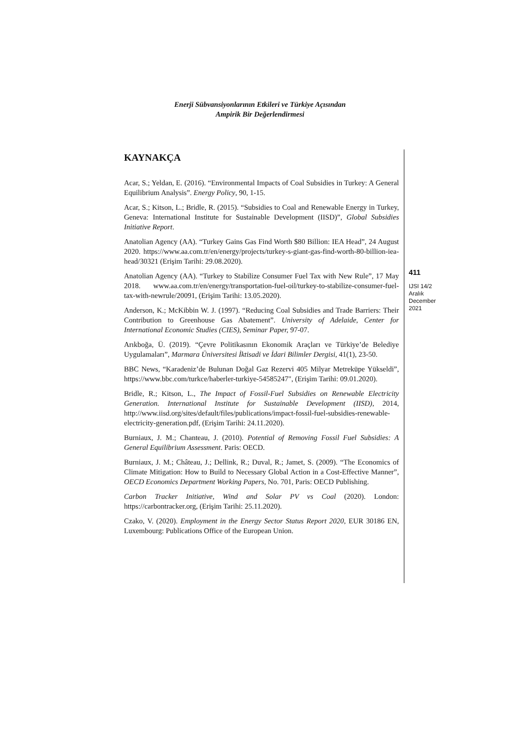Enerji Sübvansiyonlarının Etkileri ve Türkiye Açısından
Ampirik Bir Değerlendirmesi
KAYNAKÇA
Acar, S.; Yeldan, E. (2016). “Environmental Impacts of Coal Subsidies in Turkey: A General Equilibrium Analysis”. Energy Policy, 90, 1-15.
Acar, S.; Kitson, L.; Bridle, R. (2015). “Subsidies to Coal and Renewable Energy in Turkey, Geneva: International Institute for Sustainable Development (IISD)”, Global Subsidies Initiative Report.
Anatolian Agency (AA). “Turkey Gains Gas Find Worth $80 Billion: IEA Head”, 24 August 2020. https://www.aa.com.tr/en/energy/projects/turkey-s-giant-gas-find-worth-80-billion-iea-head/30321 (Erişim Tarihi: 29.08.2020).
Anatolian Agency (AA). “Turkey to Stabilize Consumer Fuel Tax with New Rule”, 17 May 2018. www.aa.com.tr/en/energy/transportation-fuel-oil/turkey-to-stabilize-consumer-fuel-tax-with-newrule/20091, (Erişim Tarihi: 13.05.2020).
Anderson, K.; McKibbin W. J. (1997). “Reducing Coal Subsidies and Trade Barriers: Their Contribution to Greenhouse Gas Abatement”. University of Adelaide, Center for International Economic Studies (CIES), Seminar Paper, 97-07.
Arıkboğa, Ü. (2019). “Çevre Politikasının Ekonomik Araçları ve Türkiye’de Belediye Uygulamaları”, Marmara Üniversitesi İktisadi ve İdari Bilimler Dergisi, 41(1), 23-50.
BBC News, “Karadeniz’de Bulunan Doğal Gaz Rezervi 405 Milyar Metreküpe Yükseldi”, https://www.bbc.com/turkce/haberler-turkiye-54585247", (Erişim Tarihi: 09.01.2020).
Bridle, R.; Kitson, L., The Impact of Fossil-Fuel Subsidies on Renewable Electricity Generation. International Institute for Sustainable Development (IISD), 2014, http://www.iisd.org/sites/default/files/publications/impact-fossil-fuel-subsidies-renewable-electricity-generation.pdf, (Erişim Tarihi: 24.11.2020).
Burniaux, J. M.; Chanteau, J. (2010). Potential of Removing Fossil Fuel Subsidies: A General Equilibrium Assessment. Paris: OECD.
Burniaux, J. M.; Château, J.; Dellink, R.; Duval, R.; Jamet, S. (2009). “The Economics of Climate Mitigation: How to Build to Necessary Global Action in a Cost-Effective Manner”, OECD Economics Department Working Papers, No. 701, Paris: OECD Publishing.
Carbon Tracker Initiative, Wind and Solar PV vs Coal (2020). London: https://carbontracker.org, (Erişim Tarihi: 25.11.2020).
Czako, V. (2020). Employment in the Energy Sector Status Report 2020, EUR 30186 EN, Luxembourg: Publications Office of the European Union.
411
IJSI 14/2
Aralık
December
2021